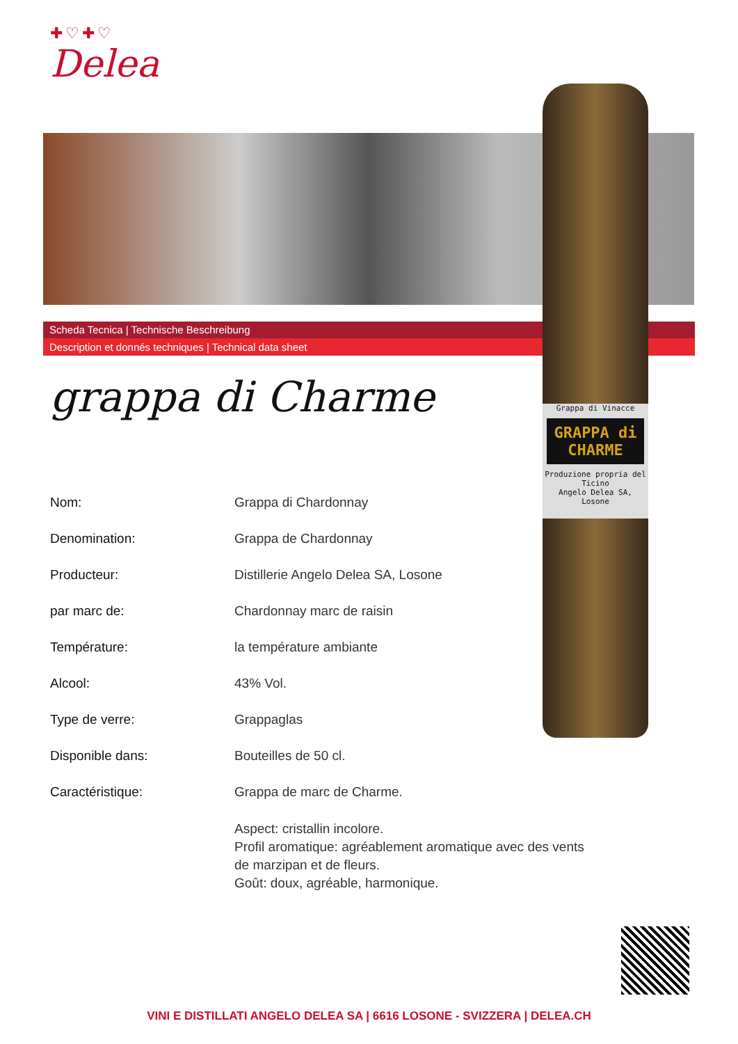✚♡✚♡
Delea
Scheda Tecnica | Technische Beschreibung
Description et donnés techniques | Technical data sheet
Grappa di Vinacce
GRAPPA di CHARME
Produzione propria del Ticino
Angelo Delea SA, Losone
grappa di Charme
| Nom: | Grappa di Chardonnay |
| Denomination: | Grappa de Chardonnay |
| Producteur: | Distillerie Angelo Delea SA, Losone |
| par marc de: | Chardonnay marc de raisin |
| Température: | la température ambiante |
| Alcool: | 43% Vol. |
| Type de verre: | Grappaglas |
| Disponible dans: | Bouteilles de 50 cl. |
| Caractéristique: | Grappa de marc de Charme. |
| | Aspect: cristallin incolore. Profil aromatique: agréablement aromatique avec des vents de marzipan et de fleurs. Goût: doux, agréable, harmonique. |
VINI E DISTILLATI ANGELO DELEA SA | 6616 LOSONE - SVIZZERA | DELEA.CH